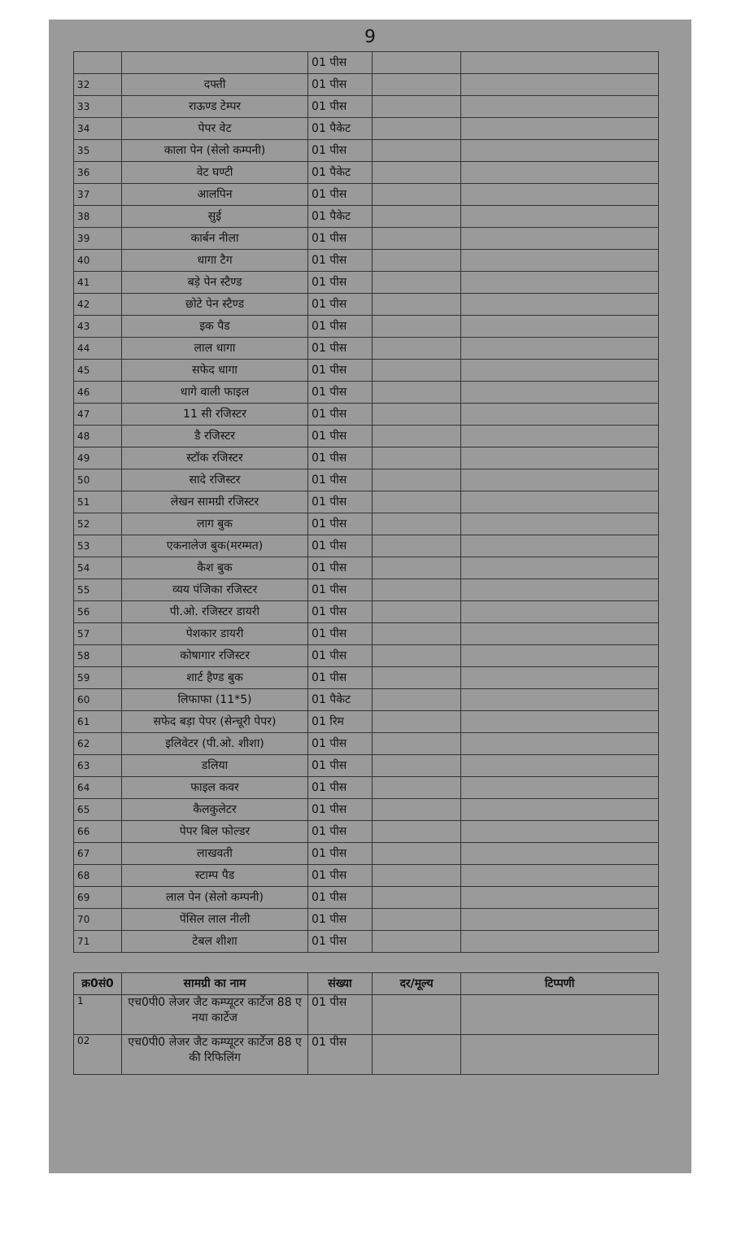9
| | | 01 पीस | | |
| 32 | दफ्ती | 01 पीस | | |
| 33 | राऊण्ड टेम्पर | 01 पीस | | |
| 34 | पेपर वेट | 01 पैकेट | | |
| 35 | काला पेन (सेलो कम्पनी) | 01 पीस | | |
| 36 | वेट घण्टी | 01 पैकेट | | |
| 37 | आलपिन | 01 पीस | | |
| 38 | सुई | 01 पैकेट | | |
| 39 | कार्बन नीला | 01 पीस | | |
| 40 | धागा टैग | 01 पीस | | |
| 41 | बड़े पेन स्टैण्ड | 01 पीस | | |
| 42 | छोटे पेन स्टैण्ड | 01 पीस | | |
| 43 | इक पैड | 01 पीस | | |
| 44 | लाल धागा | 01 पीस | | |
| 45 | सफेद धागा | 01 पीस | | |
| 46 | धागे वाली फाइल | 01 पीस | | |
| 47 | 11 सी रजिस्टर | 01 पीस | | |
| 48 | डै रजिस्टर | 01 पीस | | |
| 49 | स्टॉक रजिस्टर | 01 पीस | | |
| 50 | सादे रजिस्टर | 01 पीस | | |
| 51 | लेखन सामग्री रजिस्टर | 01 पीस | | |
| 52 | लाग बुक | 01 पीस | | |
| 53 | एकनालेज बुक(मरम्मत) | 01 पीस | | |
| 54 | कैश बुक | 01 पीस | | |
| 55 | व्यय पंजिका रजिस्टर | 01 पीस | | |
| 56 | पी.ओ. रजिस्टर डायरी | 01 पीस | | |
| 57 | पेशकार डायरी | 01 पीस | | |
| 58 | कोषागार रजिस्टर | 01 पीस | | |
| 59 | शार्ट हैण्ड बुक | 01 पीस | | |
| 60 | लिफाफा (11*5) | 01 पैकेट | | |
| 61 | सफेद बड़ा पेपर (सेन्चूरी पेपर) | 01 रिम | | |
| 62 | इलिवेटर (पी.ओ. शीशा) | 01 पीस | | |
| 63 | डलिया | 01 पीस | | |
| 64 | फाइल कवर | 01 पीस | | |
| 65 | कैलकुलेटर | 01 पीस | | |
| 66 | पेपर बिल फोल्डर | 01 पीस | | |
| 67 | लाखवती | 01 पीस | | |
| 68 | स्टाम्प पैड | 01 पीस | | |
| 69 | लाल पेन (सेलो कम्पनी) | 01 पीस | | |
| 70 | पेंसिल लाल नीली | 01 पीस | | |
| 71 | टेबल शीशा | 01 पीस | | |
| क्र0सं0 | सामग्री का नाम | संख्या | दर/मूल्य | टिप्पणी |
| --- | --- | --- | --- | --- |
| 1 | एच0पी0 लेजर जैट कम्प्यूटर कार्टेज 88 ए नया कार्टेज | 01 पीस | | |
| 02 | एच0पी0 लेजर जैट कम्प्यूटर कार्टेज 88 ए की रिफिलिंग | 01 पीस | | |